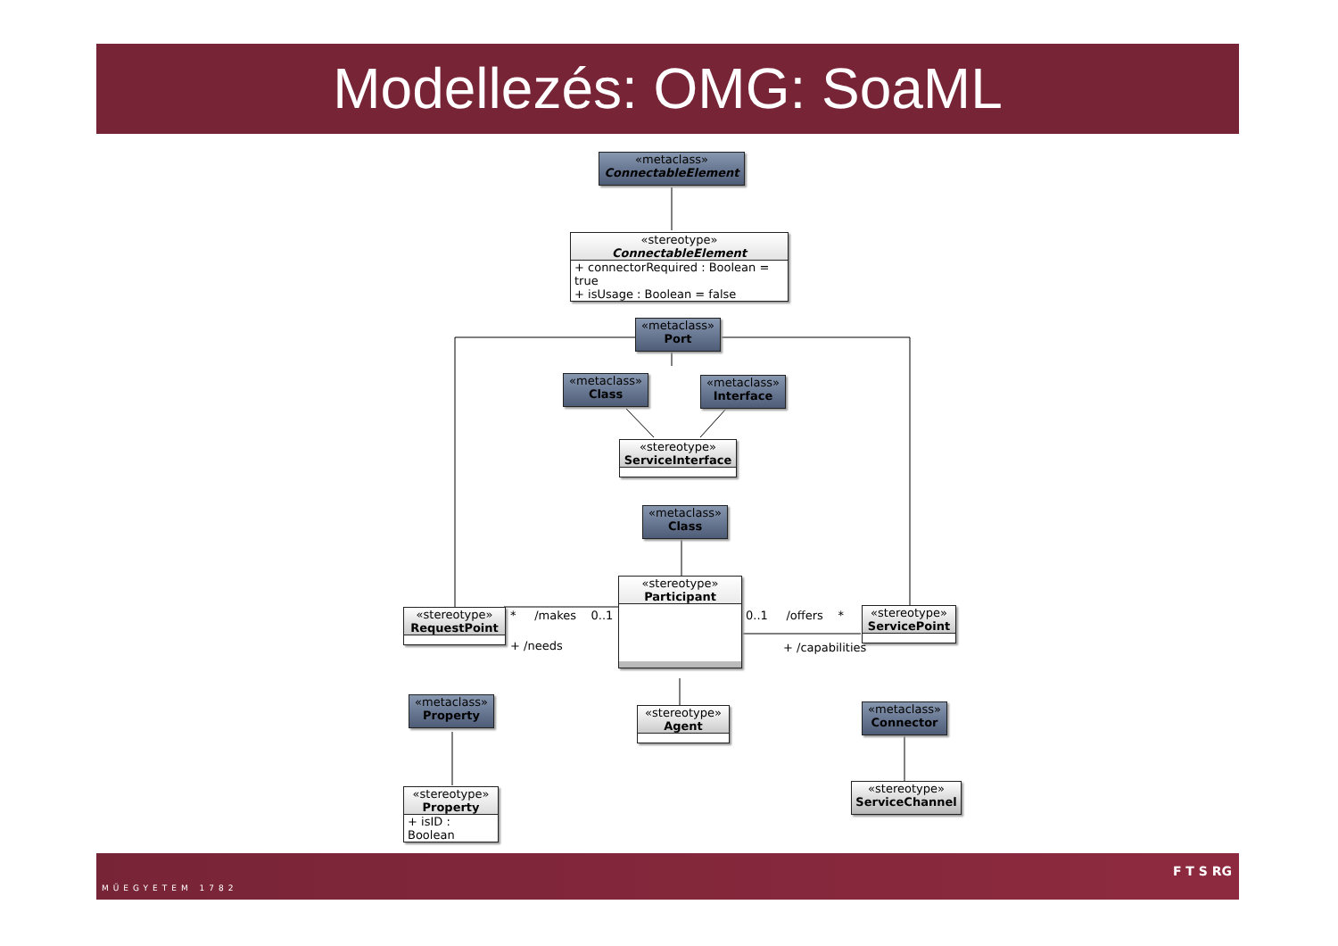Modellezés: OMG: SoaML
«metaclass»
ConnectableElement
«stereotype»
ConnectableElement
+ connectorRequired : Boolean = true
+ isUsage : Boolean = false
«metaclass»
Port
«metaclass»
Class
«metaclass»
Interface
«stereotype»
ServiceInterface
«metaclass»
Class
«stereotype»
Participant
«stereotype»
RequestPoint
«stereotype»
ServicePoint
* /makes 0..1
+ /needs
0..1 /offers *
+ /capabilities
«metaclass»
Property
«stereotype»
Agent
«metaclass»
Connector
«stereotype»
Property
+ isID : Boolean
«stereotype»
ServiceChannel
MŰEGYETEM 1782
F T S RG